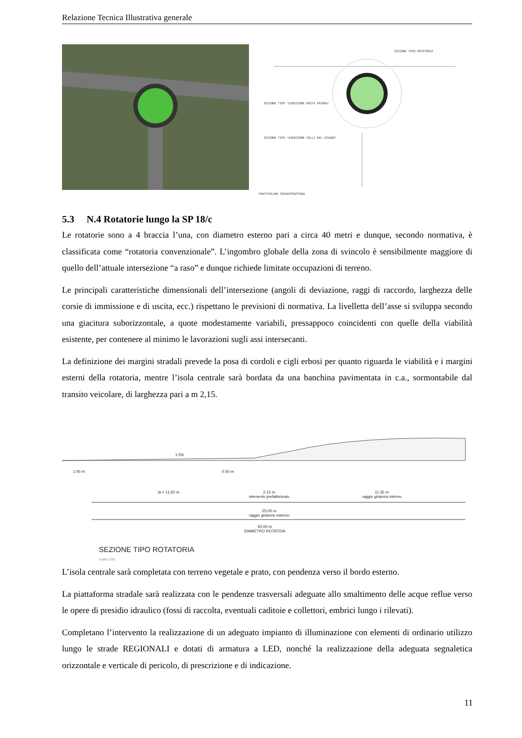Relazione Tecnica Illustrativa generale
SEZIONE TIPO ROTATORIA
SEZIONE TIPO "DIREZIONE ROCCA PRIORA"
SEZIONE TIPO "DIREZIONE COLLI DEL VIVARO"
PARTICOLARE SOVRASTRUTTURA
5.3 N.4 Rotatorie lungo la SP 18/c
Le rotatorie sono a 4 braccia l’una, con diametro esterno pari a circa 40 metri e dunque, secondo normativa, è classificata come “rotatoria convenzionale”. L’ingombro globale della zona di svincolo è sensibilmente maggiore di quello dell’attuale intersezione “a raso” e dunque richiede limitate occupazioni di terreno.
Le principali caratteristiche dimensionali dell’intersezione (angoli di deviazione, raggi di raccordo, larghezza delle corsie di immissione e di uscita, ecc.) rispettano le previsioni di normativa. La livelletta dell’asse si sviluppa secondo una giacitura suborizzontale, a quote modestamente variabili, pressappoco coincidenti con quelle della viabilità esistente, per contenere al minimo le lavorazioni sugli assi intersecanti.
La definizione dei margini stradali prevede la posa di cordoli e cigli erbosi per quanto riguarda le viabilità e i margini esterni della rotatoria, mentre l’isola centrale sarà bordata da una banchina pavimentata in c.a., sormontabile dal transito veicolare, di larghezza pari a m 2,15.
1.5%
1.00 m 0.50 m
la = 11,50 m
2.15 m
elemento prefabbricato
11,35 m
raggio giratorio interno
25,00 m
raggio giratorio esterno
50,00 m
DIAMETRO ROTATOIA
SEZIONE TIPO ROTATORIA
scala 1:50
L’isola centrale sarà completata con terreno vegetale e prato, con pendenza verso il bordo esterno.
La piattaforma stradale sarà realizzata con le pendenze trasversali adeguate allo smaltimento delle acque reflue verso le opere di presidio idraulico (fossi di raccolta, eventuali caditoie e collettori, embrici lungo i rilevati).
Completano l’intervento la realizzazione di un adeguato impianto di illuminazione con elementi di ordinario utilizzo lungo le strade REGIONALI e dotati di armatura a LED, nonché la realizzazione della adeguata segnaletica orizzontale e verticale di pericolo, di prescrizione e di indicazione.
11